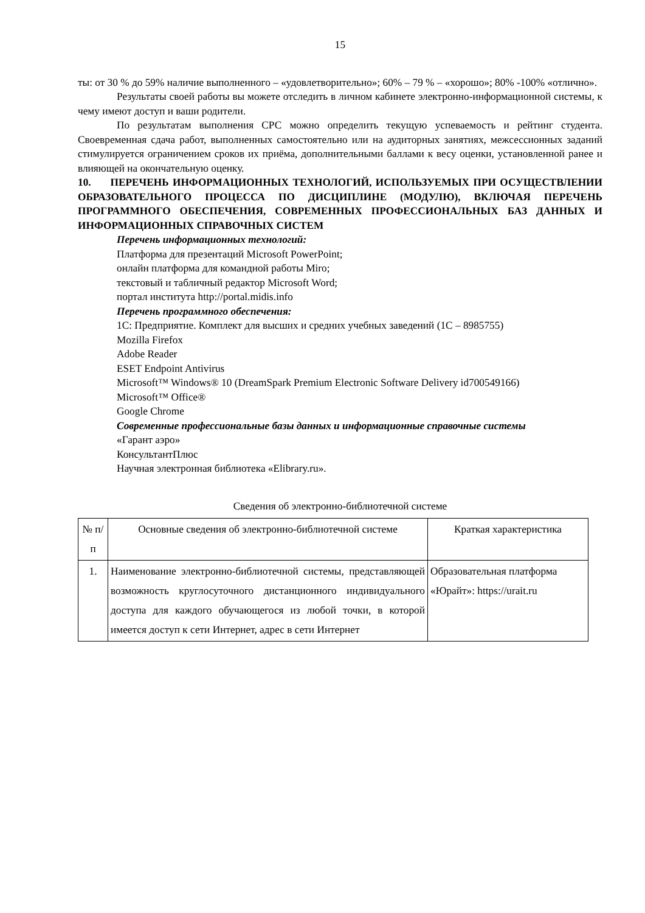15
ты: от 30 % до 59% наличие выполненного – «удовлетворительно»; 60% – 79 % – «хорошо»; 80% -100% «отлично».
Результаты своей работы вы можете отследить в личном кабинете электронно-информационной системы, к чему имеют доступ и ваши родители.
По результатам выполнения СРС можно определить текущую успеваемость и рейтинг студента. Своевременная сдача работ, выполненных самостоятельно или на аудиторных занятиях, межсессионных заданий стимулируется ограничением сроков их приёма, дополнительными баллами к весу оценки, установленной ранее и влияющей на окончательную оценку.
10. ПЕРЕЧЕНЬ ИНФОРМАЦИОННЫХ ТЕХНОЛОГИЙ, ИСПОЛЬЗУЕМЫХ ПРИ ОСУЩЕСТВЛЕНИИ ОБРАЗОВАТЕЛЬНОГО ПРОЦЕССА ПО ДИСЦИПЛИНЕ (МОДУЛЮ), ВКЛЮЧАЯ ПЕРЕЧЕНЬ ПРОГРАММНОГО ОБЕСПЕЧЕНИЯ, СОВРЕМЕННЫХ ПРОФЕССИОНАЛЬНЫХ БАЗ ДАННЫХ И ИНФОРМАЦИОННЫХ СПРАВОЧНЫХ СИСТЕМ
Перечень информационных технологий:
Платформа для презентаций Microsoft PowerPoint;
онлайн платформа для командной работы Miro;
текстовый и табличный редактор Microsoft Word;
портал института http://portal.midis.info
Перечень программного обеспечения:
1С: Предприятие. Комплект для высших и средних учебных заведений (1С – 8985755)
Mozilla Firefox
Adobe Reader
ESET Endpoint Antivirus
Microsoft™ Windows® 10 (DreamSpark Premium Electronic Software Delivery id700549166)
Microsoft™ Office®
Google Chrome
Современные профессиональные базы данных и информационные справочные системы
«Гарант аэро»
КонсультантПлюс
Научная электронная библиотека «Elibrary.ru».
Сведения об электронно-библиотечной системе
| № п/п | Основные сведения об электронно-библиотечной системе | Краткая характеристика |
| --- | --- | --- |
| 1. | Наименование электронно-библиотечной системы, представляющей возможность круглосуточного дистанционного индивидуального доступа для каждого обучающегося из любой точки, в которой имеется доступ к сети Интернет, адрес в сети Интернет | Образовательная платформа «Юрайт»: https://urait.ru |